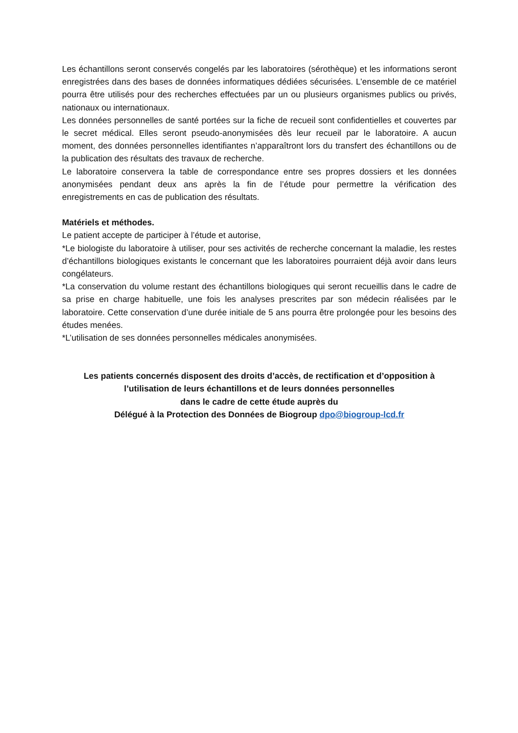Les échantillons seront conservés congelés par les laboratoires (sérothèque) et les informations seront enregistrées dans des bases de données informatiques dédiées sécurisées. L’ensemble de ce matériel pourra être utilisés pour des recherches effectuées par un ou plusieurs organismes publics ou privés, nationaux ou internationaux.
Les données personnelles de santé portées sur la fiche de recueil sont confidentielles et couvertes par le secret médical. Elles seront pseudo-anonymisées dès leur recueil par le laboratoire. A aucun moment, des données personnelles identifiantes n’apparaîtront lors du transfert des échantillons ou de la publication des résultats des travaux de recherche.
Le laboratoire conservera la table de correspondance entre ses propres dossiers et les données anonymisées pendant deux ans après la fin de l’étude pour permettre la vérification des enregistrements en cas de publication des résultats.
Matériels et méthodes.
Le patient accepte de participer à l’étude et autorise,
*Le biologiste du laboratoire à utiliser, pour ses activités de recherche concernant la maladie, les restes d’échantillons biologiques existants le concernant que les laboratoires pourraient déjà avoir dans leurs congélateurs.
*La conservation du volume restant des échantillons biologiques qui seront recueillis dans le cadre de sa prise en charge habituelle, une fois les analyses prescrites par son médecin réalisées par le laboratoire. Cette conservation d’une durée initiale de 5 ans pourra être prolongée pour les besoins des études menées.
*L’utilisation de ses données personnelles médicales anonymisées.
Les patients concernés disposent des droits d’accès, de rectification et d’opposition à
l’utilisation de leurs échantillons et de leurs données personnelles
dans le cadre de cette étude auprès du
Délégué à la Protection des Données de Biogroup dpo@biogroup-lcd.fr